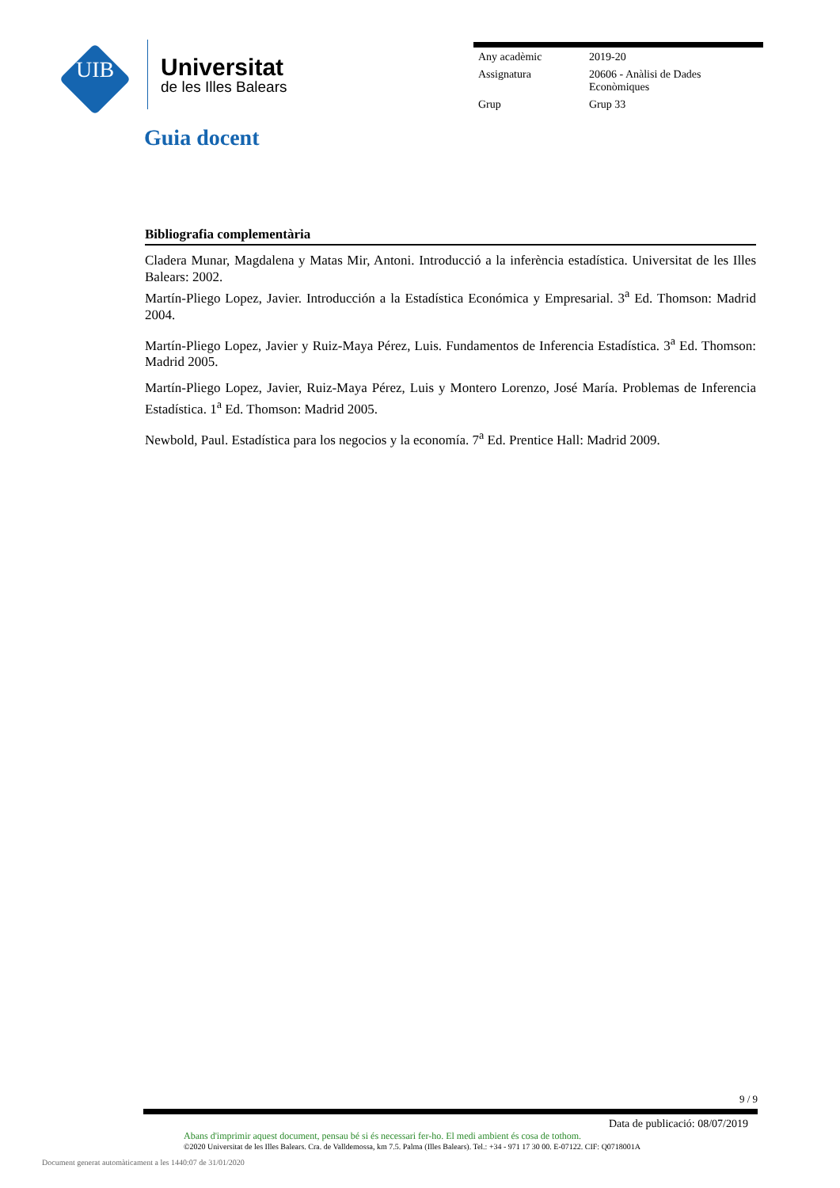UIB
Universitat
de les Illes Balears
| Any acadèmic | 2019-20 |
| Assignatura | 20606 - Anàlisi de Dades Econòmiques |
| Grup | Grup 33 |
Guia docent
Bibliografia complementària
Cladera Munar, Magdalena y Matas Mir, Antoni. Introducció a la inferència estadística. Universitat de les Illes Balears: 2002.
Martín-Pliego Lopez, Javier. Introducción a la Estadística Económica y Empresarial. 3<sup>a</sup> Ed. Thomson: Madrid 2004.
Martín-Pliego Lopez, Javier y Ruiz-Maya Pérez, Luis. Fundamentos de Inferencia Estadística. 3<sup>a</sup> Ed. Thomson: Madrid 2005.
Martín-Pliego Lopez, Javier, Ruiz-Maya Pérez, Luis y Montero Lorenzo, José María. Problemas de Inferencia Estadística. 1<sup>a</sup> Ed. Thomson: Madrid 2005.
Newbold, Paul. Estadística para los negocios y la economía. 7<sup>a</sup> Ed. Prentice Hall: Madrid 2009.
9 / 9
Data de publicació: 08/07/2019
Abans d'imprimir aquest document, pensau bé si és necessari fer-ho. El medi ambient és cosa de tothom.
©2020 Universitat de les Illes Balears. Cra. de Valldemossa, km 7.5. Palma (Illes Balears). Tel.: +34 - 971 17 30 00. E-07122. CIF: Q0718001A
Document generat automàticament a les 1440:07 de 31/01/2020